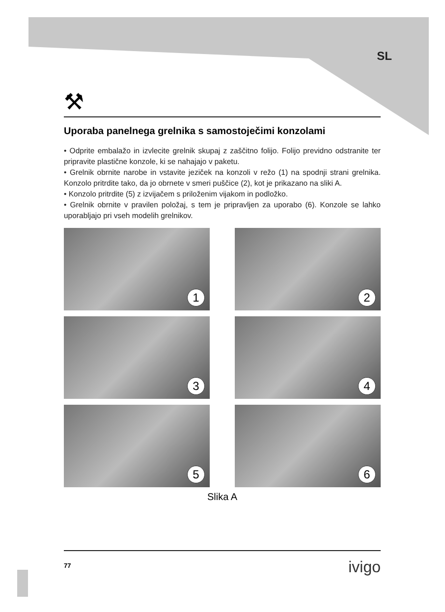SL
⚒
Uporaba panelnega grelnika s samostoječimi konzolami
• Odprite embalažo in izvlecite grelnik skupaj z zaščitno folijo. Folijo previdno odstranite ter pripravite plastične konzole, ki se nahajajo v paketu.
• Grelnik obrnite narobe in vstavite jeziček na konzoli v režo (1) na spodnji strani grelnika. Konzolo pritrdite tako, da jo obrnete v smeri puščice (2), kot je prikazano na sliki A.
• Konzolo pritrdite (5) z izvijačem s priloženim vijakom in podložko.
• Grelnik obrnite v pravilen položaj, s tem je pripravljen za uporabo (6). Konzole se lahko uporabljajo pri vseh modelih grelnikov.
1
2
3
4
5
6
Slika A
77 ivigo